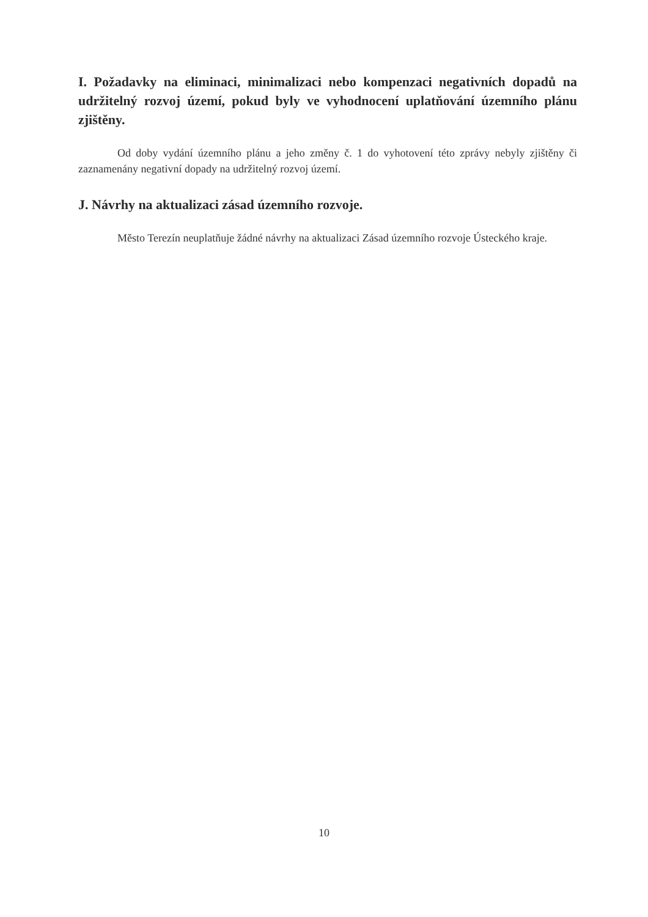I. Požadavky na eliminaci, minimalizaci nebo kompenzaci negativních dopadů na udržitelný rozvoj území, pokud byly ve vyhodnocení uplatňování územního plánu zjištěny.
Od doby vydání územního plánu a jeho změny č. 1 do vyhotovení této zprávy nebyly zjištěny či zaznamenány negativní dopady na udržitelný rozvoj území.
J. Návrhy na aktualizaci zásad územního rozvoje.
Město Terezín neuplatňuje žádné návrhy na aktualizaci Zásad územního rozvoje Ústeckého kraje.
10